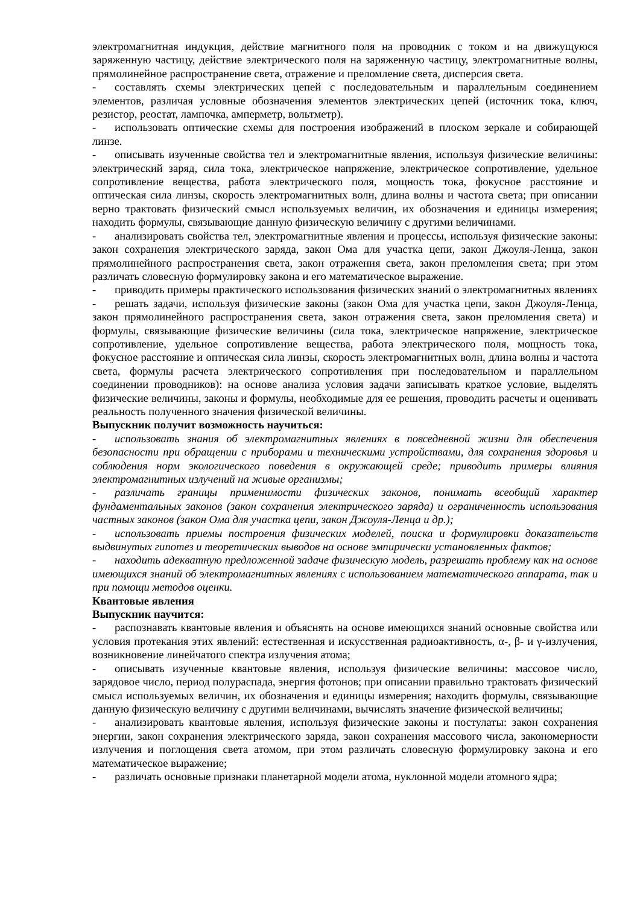электромагнитная индукция, действие магнитного поля на проводник с током и на движущуюся заряженную частицу, действие электрического поля на заряженную частицу, электромагнитные волны, прямолинейное распространение света, отражение и преломление света, дисперсия света.
- составлять схемы электрических цепей с последовательным и параллельным соединением элементов, различая условные обозначения элементов электрических цепей (источник тока, ключ, резистор, реостат, лампочка, амперметр, вольтметр).
- использовать оптические схемы для построения изображений в плоском зеркале и собирающей линзе.
- описывать изученные свойства тел и электромагнитные явления, используя физические величины: электрический заряд, сила тока, электрическое напряжение, электрическое сопротивление, удельное сопротивление вещества, работа электрического поля, мощность тока, фокусное расстояние и оптическая сила линзы, скорость электромагнитных волн, длина волны и частота света; при описании верно трактовать физический смысл используемых величин, их обозначения и единицы измерения; находить формулы, связывающие данную физическую величину с другими величинами.
- анализировать свойства тел, электромагнитные явления и процессы, используя физические законы: закон сохранения электрического заряда, закон Ома для участка цепи, закон Джоуля-Ленца, закон прямолинейного распространения света, закон отражения света, закон преломления света; при этом различать словесную формулировку закона и его математическое выражение.
- приводить примеры практического использования физических знаний о электромагнитных явлениях
- решать задачи, используя физические законы (закон Ома для участка цепи, закон Джоуля-Ленца, закон прямолинейного распространения света, закон отражения света, закон преломления света) и формулы, связывающие физические величины (сила тока, электрическое напряжение, электрическое сопротивление, удельное сопротивление вещества, работа электрического поля, мощность тока, фокусное расстояние и оптическая сила линзы, скорость электромагнитных волн, длина волны и частота света, формулы расчета электрического сопротивления при последовательном и параллельном соединении проводников): на основе анализа условия задачи записывать краткое условие, выделять физические величины, законы и формулы, необходимые для ее решения, проводить расчеты и оценивать реальность полученного значения физической величины.
Выпускник получит возможность научиться:
- использовать знания об электромагнитных явлениях в повседневной жизни для обеспечения безопасности при обращении с приборами и техническими устройствами, для сохранения здоровья и соблюдения норм экологического поведения в окружающей среде; приводить примеры влияния электромагнитных излучений на живые организмы;
- различать границы применимости физических законов, понимать всеобщий характер фундаментальных законов (закон сохранения электрического заряда) и ограниченность использования частных законов (закон Ома для участка цепи, закон Джоуля-Ленца и др.);
- использовать приемы построения физических моделей, поиска и формулировки доказательств выдвинутых гипотез и теоретических выводов на основе эмпирически установленных фактов;
- находить адекватную предложенной задаче физическую модель, разрешать проблему как на основе имеющихся знаний об электромагнитных явлениях с использованием математического аппарата, так и при помощи методов оценки.
Квантовые явления
Выпускник научится:
- распознавать квантовые явления и объяснять на основе имеющихся знаний основные свойства или условия протекания этих явлений: естественная и искусственная радиоактивность, α-, β- и γ-излучения, возникновение линейчатого спектра излучения атома;
- описывать изученные квантовые явления, используя физические величины: массовое число, зарядовое число, период полураспада, энергия фотонов; при описании правильно трактовать физический смысл используемых величин, их обозначения и единицы измерения; находить формулы, связывающие данную физическую величину с другими величинами, вычислять значение физической величины;
- анализировать квантовые явления, используя физические законы и постулаты: закон сохранения энергии, закон сохранения электрического заряда, закон сохранения массового числа, закономерности излучения и поглощения света атомом, при этом различать словесную формулировку закона и его математическое выражение;
- различать основные признаки планетарной модели атома, нуклонной модели атомного ядра;